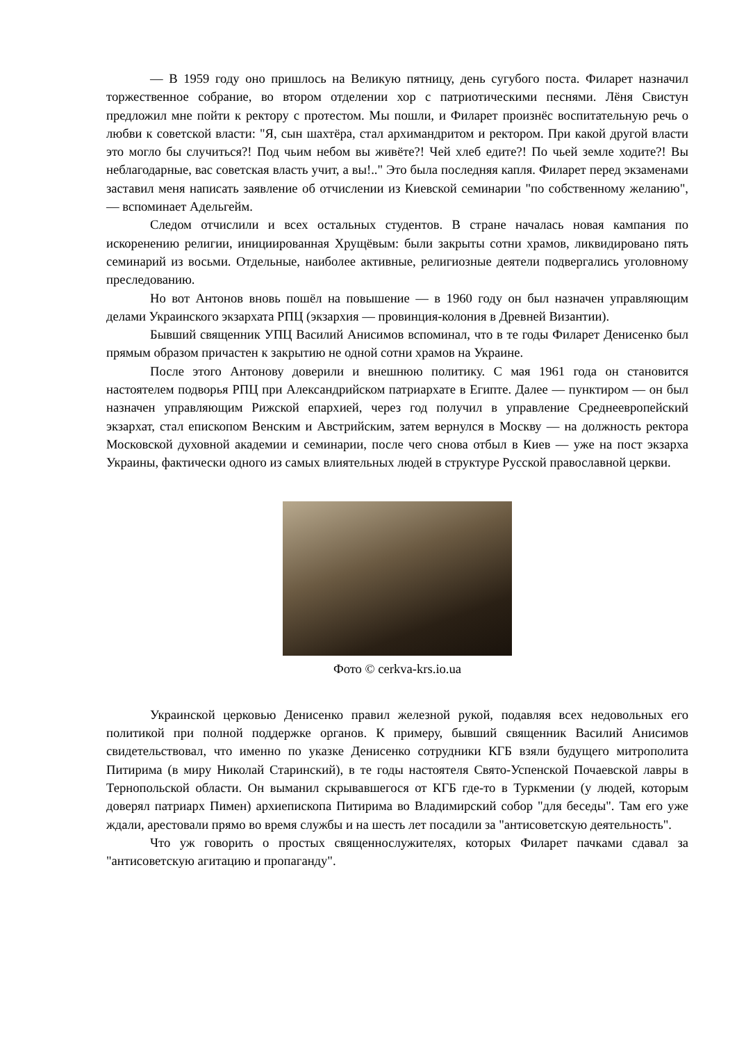— В 1959 году оно пришлось на Великую пятницу, день сугубого поста. Филарет назначил торжественное собрание, во втором отделении хор с патриотическими песнями. Лёня Свистун предложил мне пойти к ректору с протестом. Мы пошли, и Филарет произнёс воспитательную речь о любви к советской власти: "Я, сын шахтёра, стал архимандритом и ректором. При какой другой власти это могло бы случиться?! Под чьим небом вы живёте?! Чей хлеб едите?! По чьей земле ходите?! Вы неблагодарные, вас советская власть учит, а вы!.." Это была последняя капля. Филарет перед экзаменами заставил меня написать заявление об отчислении из Киевской семинарии "по собственному желанию", — вспоминает Адельгейм.
Следом отчислили и всех остальных студентов. В стране началась новая кампания по искоренению религии, инициированная Хрущёвым: были закрыты сотни храмов, ликвидировано пять семинарий из восьми. Отдельные, наиболее активные, религиозные деятели подвергались уголовному преследованию.
Но вот Антонов вновь пошёл на повышение — в 1960 году он был назначен управляющим делами Украинского экзархата РПЦ (экзархия — провинция-колония в Древней Византии).
Бывший священник УПЦ Василий Анисимов вспоминал, что в те годы Филарет Денисенко был прямым образом причастен к закрытию не одной сотни храмов на Украине.
После этого Антонову доверили и внешнюю политику. С мая 1961 года он становится настоятелем подворья РПЦ при Александрийском патриархате в Египте. Далее — пунктиром — он был назначен управляющим Рижской епархией, через год получил в управление Среднеевропейский экзархат, стал епископом Венским и Австрийским, затем вернулся в Москву — на должность ректора Московской духовной академии и семинарии, после чего снова отбыл в Киев — уже на пост экзарха Украины, фактически одного из самых влиятельных людей в структуре Русской православной церкви.
Фото © cerkva-krs.io.ua
Украинской церковью Денисенко правил железной рукой, подавляя всех недовольных его политикой при полной поддержке органов. К примеру, бывший священник Василий Анисимов свидетельствовал, что именно по указке Денисенко сотрудники КГБ взяли будущего митрополита Питирима (в миру Николай Старинский), в те годы настоятеля Свято-Успенской Почаевской лавры в Тернопольской области. Он выманил скрывавшегося от КГБ где-то в Туркмении (у людей, которым доверял патриарх Пимен) архиепископа Питирима во Владимирский собор "для беседы". Там его уже ждали, арестовали прямо во время службы и на шесть лет посадили за "антисоветскую деятельность".
Что уж говорить о простых священнослужителях, которых Филарет пачками сдавал за "антисоветскую агитацию и пропаганду".